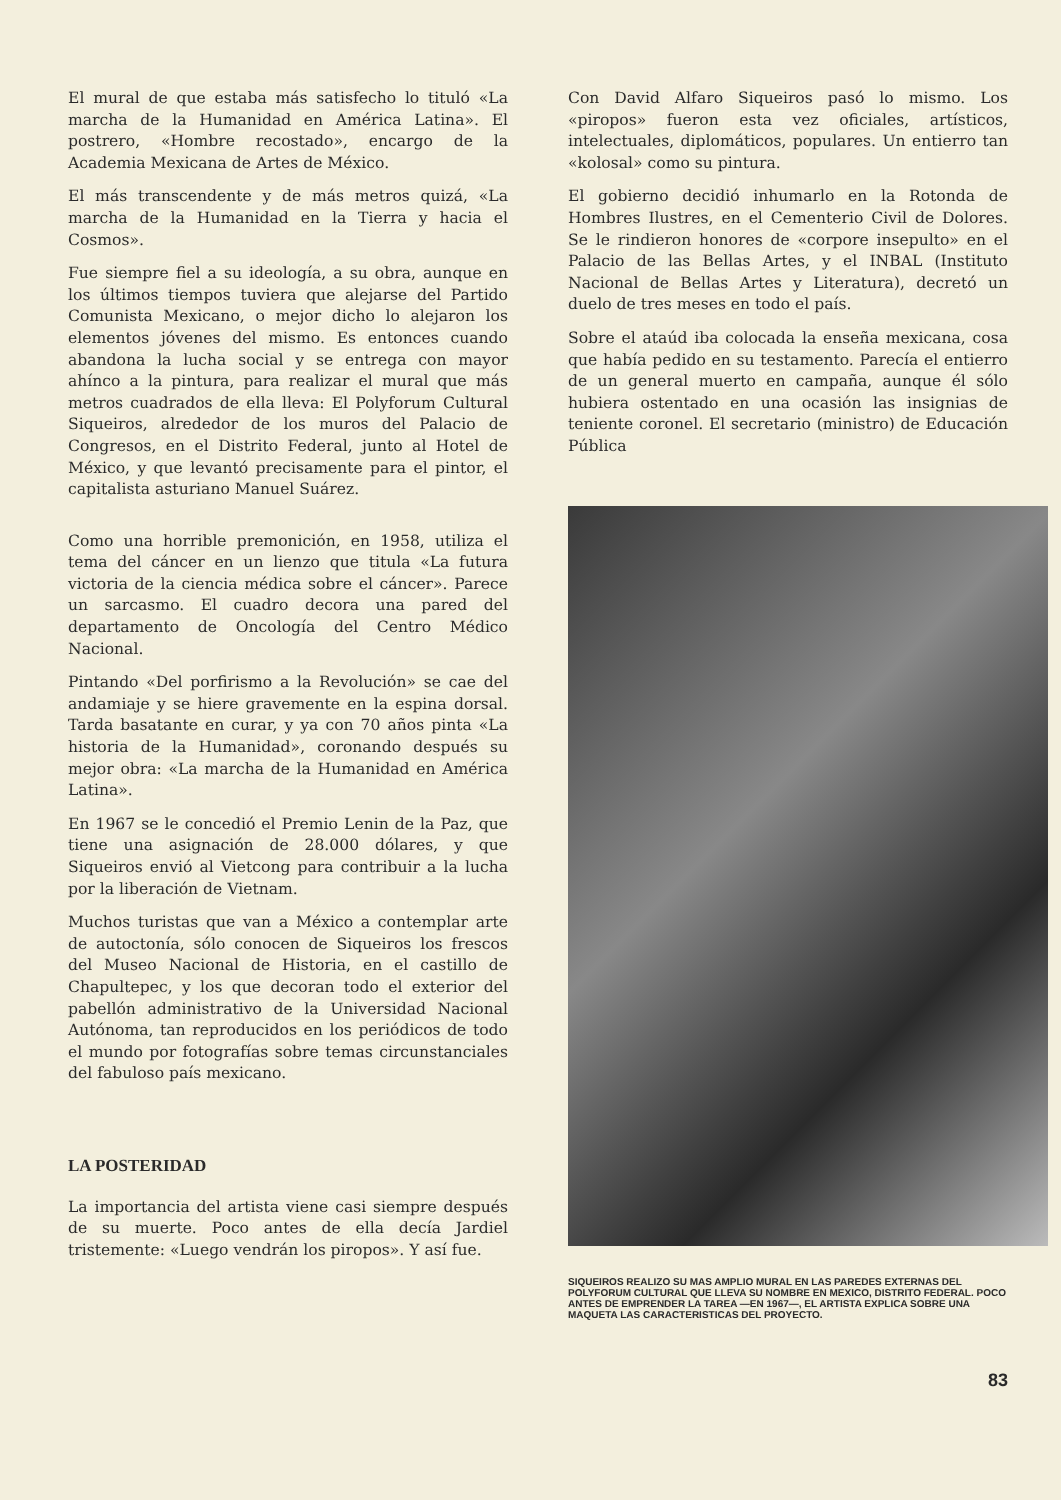El mural de que estaba más satisfecho lo tituló «La marcha de la Humanidad en América Latina». El postrero, «Hombre recostado», encargo de la Academia Mexicana de Artes de México.
El más transcendente y de más metros quizá, «La marcha de la Humanidad en la Tierra y hacia el Cosmos».
Fue siempre fiel a su ideología, a su obra, aunque en los últimos tiempos tuviera que alejarse del Partido Comunista Mexicano, o mejor dicho lo alejaron los elementos jóvenes del mismo. Es entonces cuando abandona la lucha social y se entrega con mayor ahínco a la pintura, para realizar el mural que más metros cuadrados de ella lleva: El Polyforum Cultural Siqueiros, alrededor de los muros del Palacio de Congresos, en el Distrito Federal, junto al Hotel de México, y que levantó precisamente para el pintor, el capitalista asturiano Manuel Suárez.
Como una horrible premonición, en 1958, utiliza el tema del cáncer en un lienzo que titula «La futura victoria de la ciencia médica sobre el cáncer». Parece un sarcasmo. El cuadro decora una pared del departamento de Oncología del Centro Médico Nacional.
Pintando «Del porfirismo a la Revolución» se cae del andamiaje y se hiere gravemente en la espina dorsal. Tarda basatante en curar, y ya con 70 años pinta «La historia de la Humanidad», coronando después su mejor obra: «La marcha de la Humanidad en América Latina».
En 1967 se le concedió el Premio Lenin de la Paz, que tiene una asignación de 28.000 dólares, y que Siqueiros envió al Vietcong para contribuir a la lucha por la liberación de Vietnam.
Muchos turistas que van a México a contemplar arte de autoctonía, sólo conocen de Siqueiros los frescos del Museo Nacional de Historia, en el castillo de Chapultepec, y los que decoran todo el exterior del pabellón administrativo de la Universidad Nacional Autónoma, tan reproducidos en los periódicos de todo el mundo por fotografías sobre temas circunstanciales del fabuloso país mexicano.
LA POSTERIDAD
La importancia del artista viene casi siempre después de su muerte. Poco antes de ella decía Jardiel tristemente: «Luego vendrán los piropos». Y así fue.
Con David Alfaro Siqueiros pasó lo mismo. Los «piropos» fueron esta vez oficiales, artísticos, intelectuales, diplomáticos, populares. Un entierro tan «kolosal» como su pintura.
El gobierno decidió inhumarlo en la Rotonda de Hombres Ilustres, en el Cementerio Civil de Dolores. Se le rindieron honores de «corpore insepulto» en el Palacio de las Bellas Artes, y el INBAL (Instituto Nacional de Bellas Artes y Literatura), decretó un duelo de tres meses en todo el país.
Sobre el ataúd iba colocada la enseña mexicana, cosa que había pedido en su testamento. Parecía el entierro de un general muerto en campaña, aunque él sólo hubiera ostentado en una ocasión las insignias de teniente coronel. El secretario (ministro) de Educación Pública
SIQUEIROS REALIZO SU MAS AMPLIO MURAL EN LAS PAREDES EXTERNAS DEL POLYFORUM CULTURAL QUE LLEVA SU NOMBRE EN MEXICO, DISTRITO FEDERAL. POCO ANTES DE EMPRENDER LA TAREA —EN 1967—, EL ARTISTA EXPLICA SOBRE UNA MAQUETA LAS CARACTERISTICAS DEL PROYECTO.
83